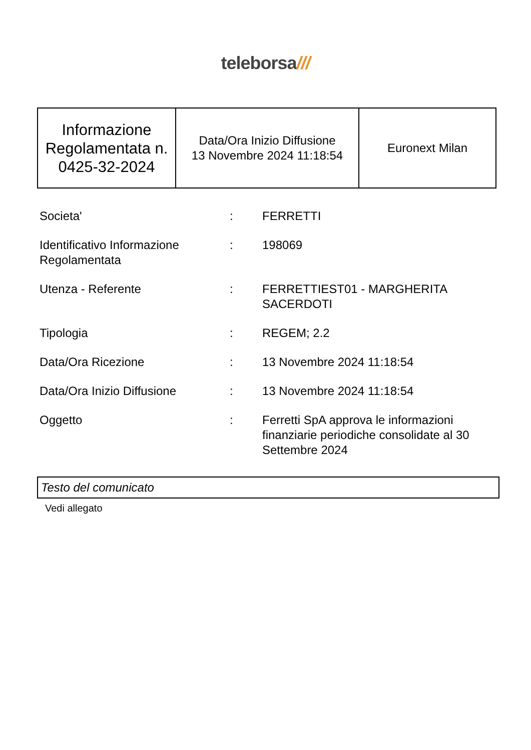teleborsa///
| Informazione Regolamentata n. 0425-32-2024 | Data/Ora Inizio Diffusione 13 Novembre 2024 11:18:54 | Euronext Milan |
| Societa' | : | FERRETTI |
| Identificativo Informazione Regolamentata | : | 198069 |
| Utenza - Referente | : | FERRETTIEST01 - MARGHERITA SACERDOTI |
| Tipologia | : | REGEM; 2.2 |
| Data/Ora Ricezione | : | 13 Novembre 2024 11:18:54 |
| Data/Ora Inizio Diffusione | : | 13 Novembre 2024 11:18:54 |
| Oggetto | : | Ferretti SpA approva le informazioni finanziarie periodiche consolidate al 30 Settembre 2024 |
Testo del comunicato
Vedi allegato